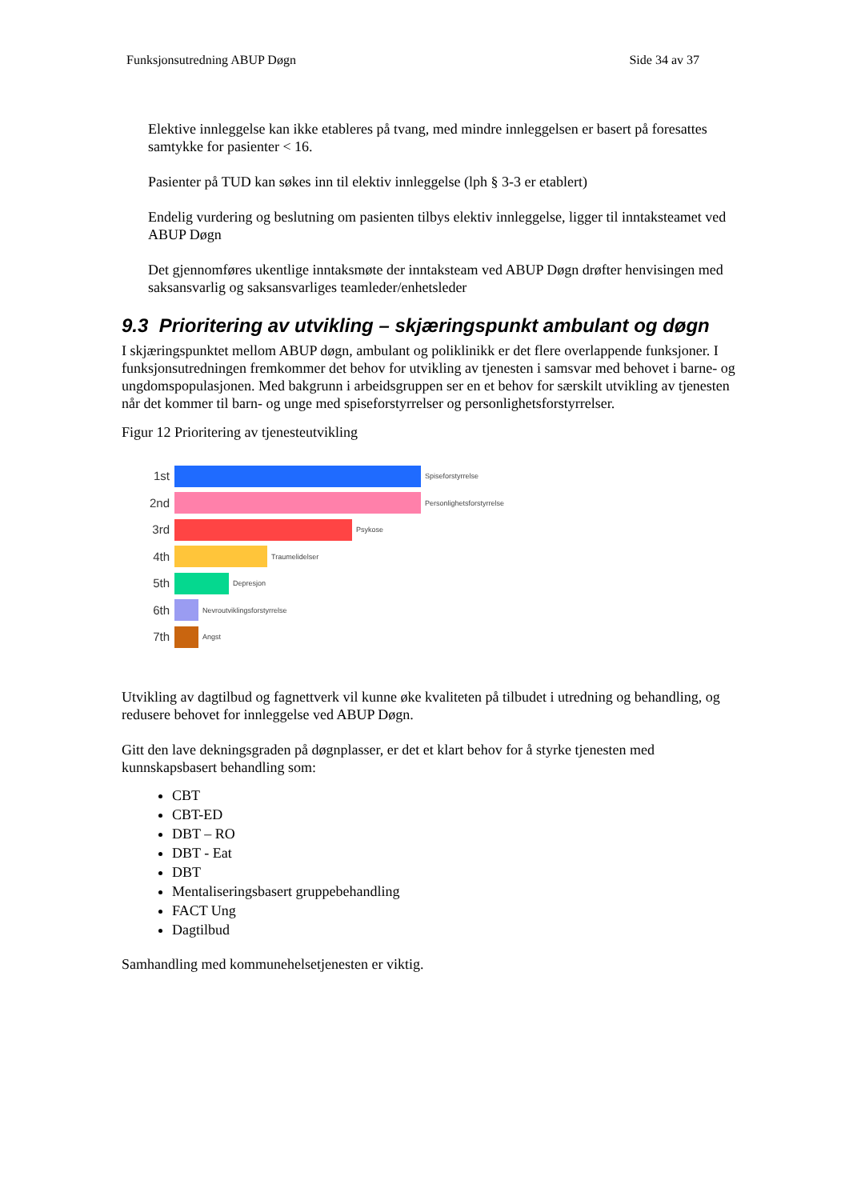Funksjonsutredning ABUP Døgn Side 34 av 37
Elektive innleggelse kan ikke etableres på tvang, med mindre innleggelsen er basert på foresattes samtykke for pasienter < 16.
Pasienter på TUD kan søkes inn til elektiv innleggelse (lph § 3-3 er etablert)
Endelig vurdering og beslutning om pasienten tilbys elektiv innleggelse, ligger til inntaksteamet ved ABUP Døgn
Det gjennomføres ukentlige inntaksmøte der inntaksteam ved ABUP Døgn drøfter henvisingen med saksansvarlig og saksansvarliges teamleder/enhetsleder
9.3 Prioritering av utvikling – skjæringspunkt ambulant og døgn
I skjæringspunktet mellom ABUP døgn, ambulant og poliklinikk er det flere overlappende funksjoner. I funksjonsutredningen fremkommer det behov for utvikling av tjenesten i samsvar med behovet i barne- og ungdomspopulasjonen. Med bakgrunn i arbeidsgruppen ser en et behov for særskilt utvikling av tjenesten når det kommer til barn- og unge med spiseforstyrrelser og personlighetsforstyrrelser.
Figur 12 Prioritering av tjenesteutvikling
1st
Spiseforstyrrelse
2nd
Personlighetsforstyrrelse
3rd
Psykose
4th
Traumelidelser
5th
Depresjon
6th
Nevroutviklingsforstyrrelse
7th
Angst
Utvikling av dagtilbud og fagnettverk vil kunne øke kvaliteten på tilbudet i utredning og behandling, og redusere behovet for innleggelse ved ABUP Døgn.
Gitt den lave dekningsgraden på døgnplasser, er det et klart behov for å styrke tjenesten med kunnskapsbasert behandling som:
CBT
CBT-ED
DBT – RO
DBT - Eat
DBT
Mentaliseringsbasert gruppebehandling
FACT Ung
Dagtilbud
Samhandling med kommunehelsetjenesten er viktig.